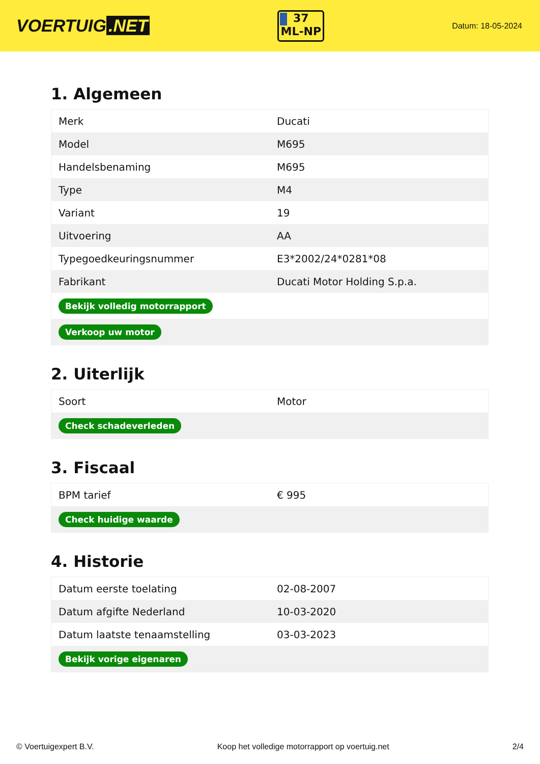VOERTUIG.NET
37
ML-NP
Datum: 18-05-2024
1. Algemeen
| Merk | Ducati |
| Model | M695 |
| Handelsbenaming | M695 |
| Type | M4 |
| Variant | 19 |
| Uitvoering | AA |
| Typegoedkeuringsnummer | E3*2002/24*0281*08 |
| Fabrikant | Ducati Motor Holding S.p.a. |
| Bekijk volledig motorrapport | |
| Verkoop uw motor | |
2. Uiterlijk
| Soort | Motor |
| Check schadeverleden | |
3. Fiscaal
| BPM tarief | € 995 |
| Check huidige waarde | |
4. Historie
| Datum eerste toelating | 02-08-2007 |
| Datum afgifte Nederland | 10-03-2020 |
| Datum laatste tenaamstelling | 03-03-2023 |
| Bekijk vorige eigenaren | |
© Voertuigexpert B.V. Koop het volledige motorrapport op voertuig.net 2/4